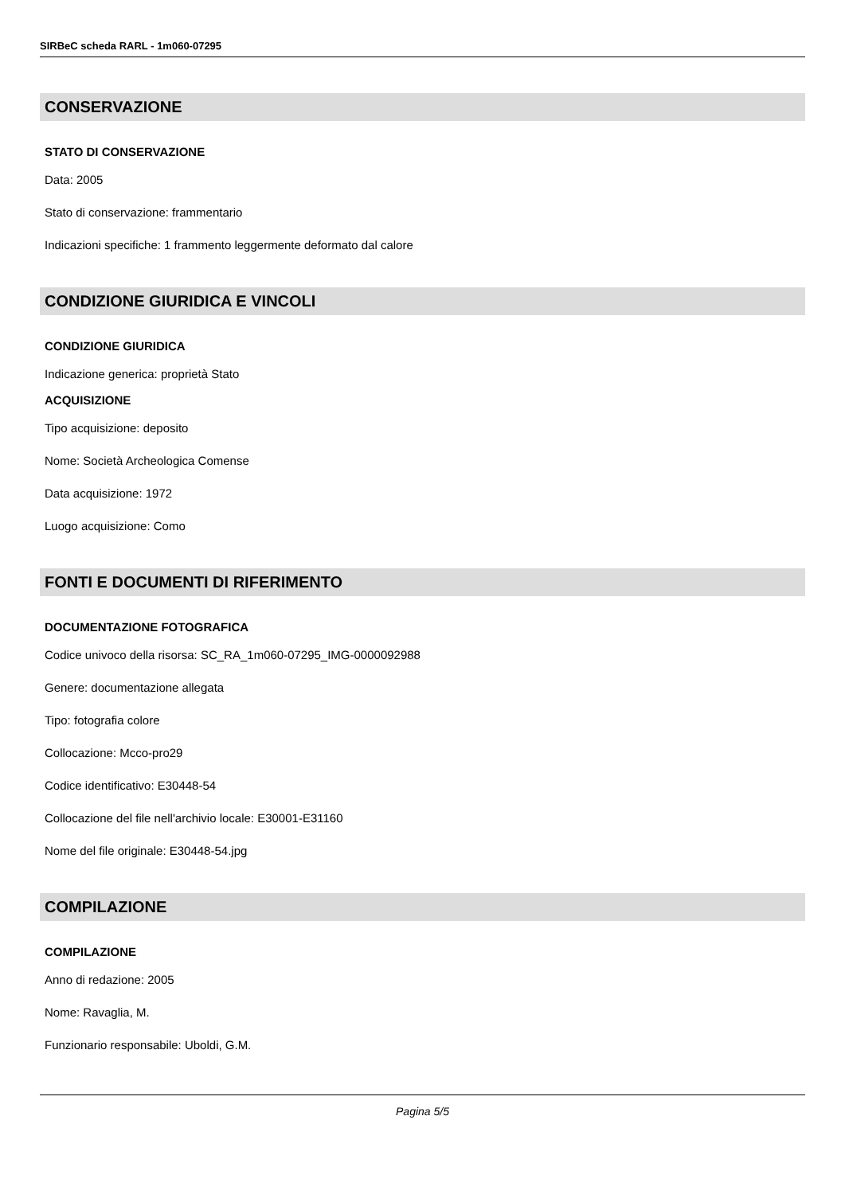SIRBeC scheda RARL - 1m060-07295
CONSERVAZIONE
STATO DI CONSERVAZIONE
Data: 2005
Stato di conservazione: frammentario
Indicazioni specifiche: 1 frammento leggermente deformato dal calore
CONDIZIONE GIURIDICA E VINCOLI
CONDIZIONE GIURIDICA
Indicazione generica: proprietà Stato
ACQUISIZIONE
Tipo acquisizione: deposito
Nome: Società Archeologica Comense
Data acquisizione: 1972
Luogo acquisizione: Como
FONTI E DOCUMENTI DI RIFERIMENTO
DOCUMENTAZIONE FOTOGRAFICA
Codice univoco della risorsa: SC_RA_1m060-07295_IMG-0000092988
Genere: documentazione allegata
Tipo: fotografia colore
Collocazione: Mcco-pro29
Codice identificativo: E30448-54
Collocazione del file nell'archivio locale: E30001-E31160
Nome del file originale: E30448-54.jpg
COMPILAZIONE
COMPILAZIONE
Anno di redazione: 2005
Nome: Ravaglia, M.
Funzionario responsabile: Uboldi, G.M.
Pagina 5/5